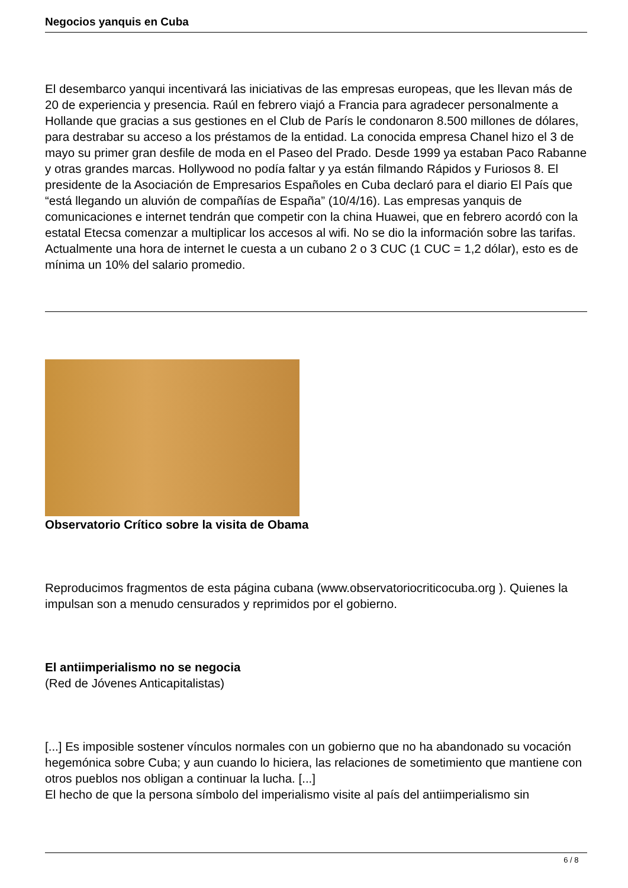Negocios yanquis en Cuba
El desembarco yanqui incentivará las iniciativas de las empresas europeas, que les llevan más de 20 de experiencia y presencia. Raúl en febrero viajó a Francia para agradecer personalmente a Hollande que gracias a sus gestiones en el Club de París le condonaron 8.500 millones de dólares, para destrabar su acceso a los préstamos de la entidad. La conocida empresa Chanel hizo el 3 de mayo su primer gran desfile de moda en el Paseo del Prado. Desde 1999 ya estaban Paco Rabanne y otras grandes marcas. Hollywood no podía faltar y ya están filmando Rápidos y Furiosos 8. El presidente de la Asociación de Empresarios Españoles en Cuba declaró para el diario El País que “está llegando un aluvión de compañías de España” (10/4/16). Las empresas yanquis de comunicaciones e internet tendrán que competir con la china Huawei, que en febrero acordó con la estatal Etecsa comenzar a multiplicar los accesos al wifi. No se dio la información sobre las tarifas. Actualmente una hora de internet le cuesta a un cubano 2 o 3 CUC (1 CUC = 1,2 dólar), esto es de mínima un 10% del salario promedio.
Observatorio Crítico sobre la visita de Obama
Reproducimos fragmentos de esta página cubana (www.observatoriocriticocuba.org ). Quienes la impulsan son a menudo censurados y reprimidos por el gobierno.
El antiimperialismo no se negocia
(Red de Jóvenes Anticapitalistas)
[...] Es imposible sostener vínculos normales con un gobierno que no ha abandonado su vocación hegemónica sobre Cuba; y aun cuando lo hiciera, las relaciones de sometimiento que mantiene con otros pueblos nos obligan a continuar la lucha. [...]
El hecho de que la persona símbolo del imperialismo visite al país del antiimperialismo sin
6 / 8